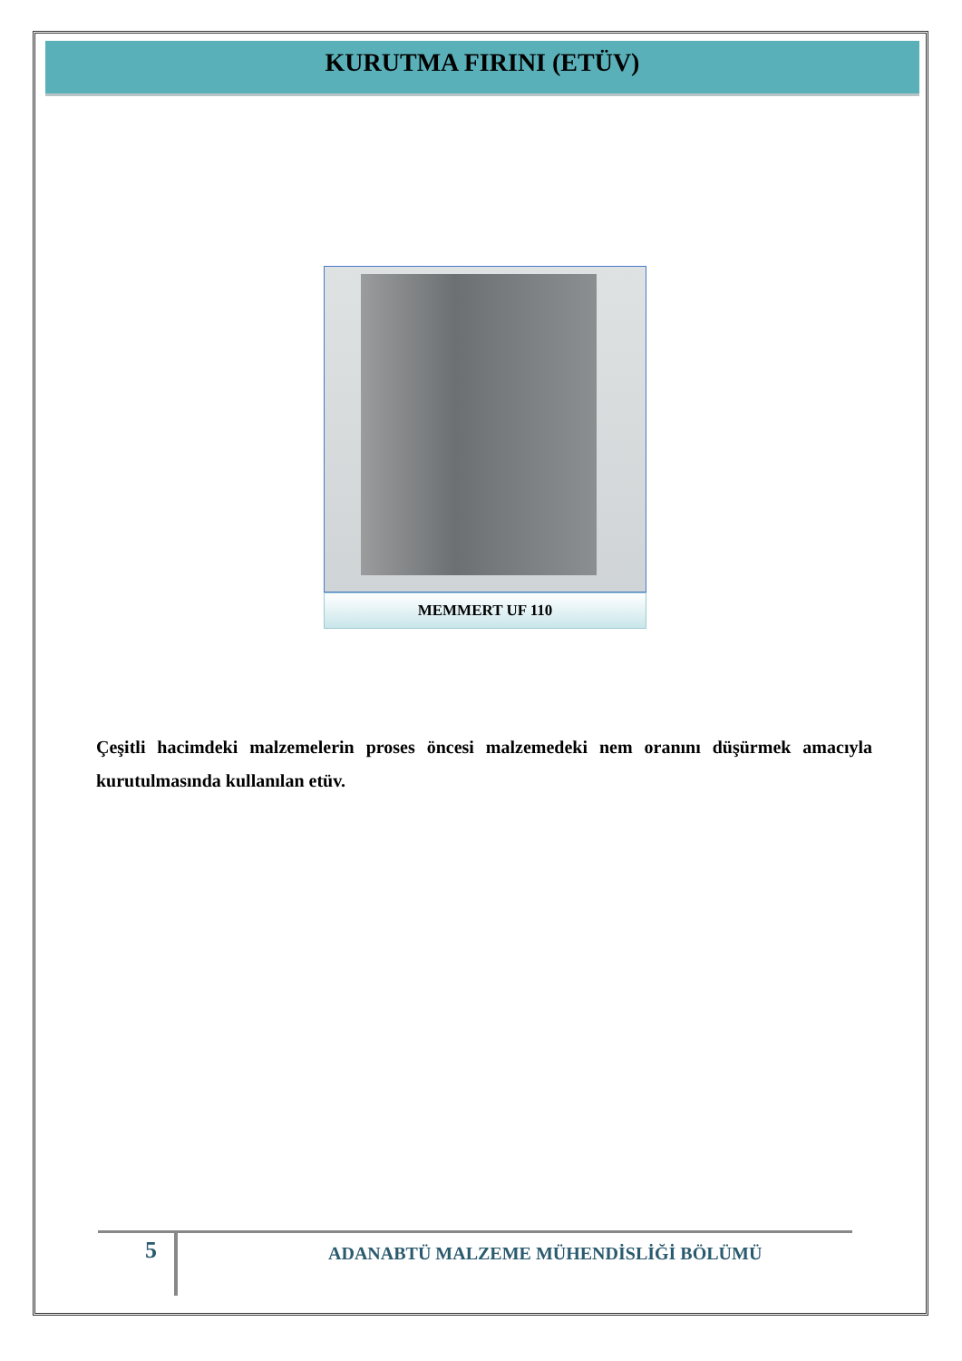KURUTMA FIRINI (ETÜV)
MEMMERT UF 110
Çeşitli hacimdeki malzemelerin proses öncesi malzemedeki nem oranını düşürmek amacıyla kurutulmasında kullanılan etüv.
5
ADANABTÜ MALZEME MÜHENDİSLİĞİ BÖLÜMÜ